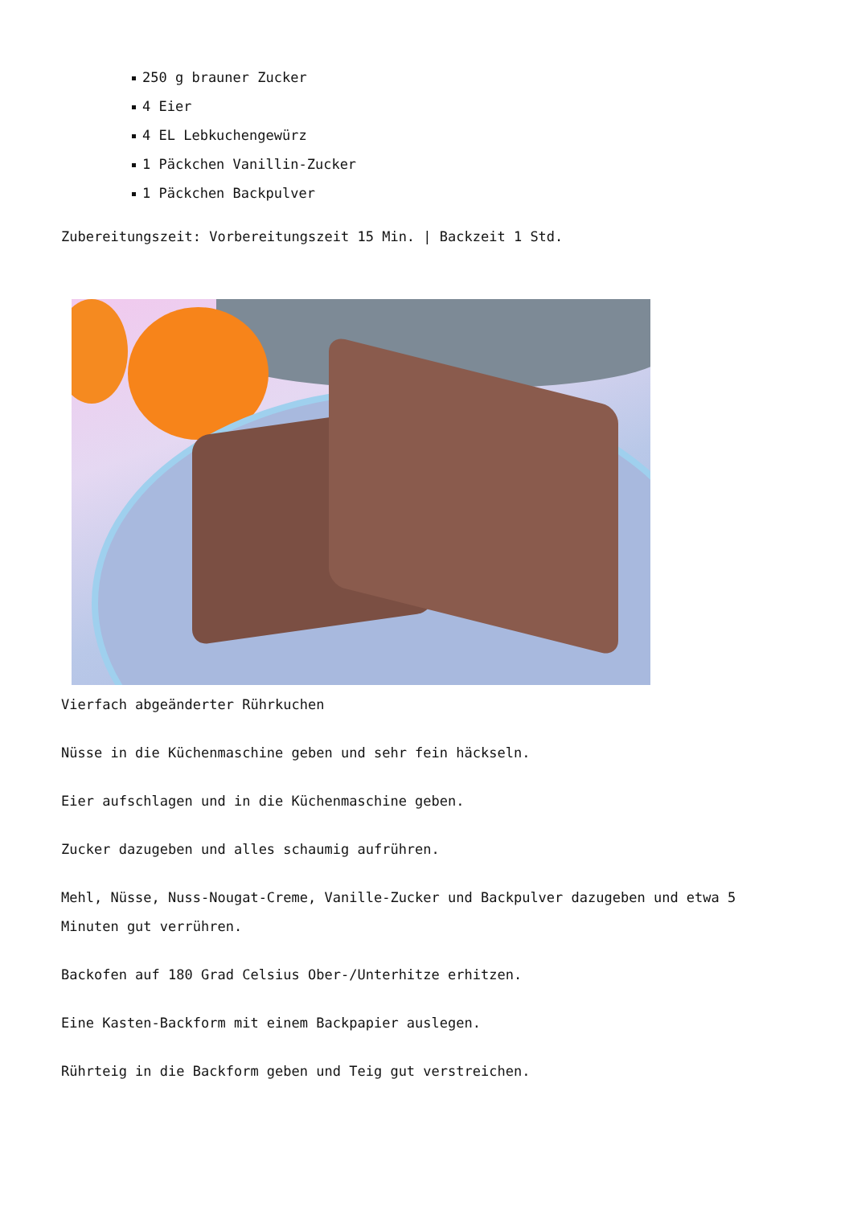250 g brauner Zucker
4 Eier
4 EL Lebkuchengewürz
1 Päckchen Vanillin-Zucker
1 Päckchen Backpulver
Zubereitungszeit: Vorbereitungszeit 15 Min. | Backzeit 1 Std.
Vierfach abgeänderter Rührkuchen
Nüsse in die Küchenmaschine geben und sehr fein häckseln.
Eier aufschlagen und in die Küchenmaschine geben.
Zucker dazugeben und alles schaumig aufrühren.
Mehl, Nüsse, Nuss-Nougat-Creme, Vanille-Zucker und Backpulver dazugeben und etwa 5 Minuten gut verrühren.
Backofen auf 180 Grad Celsius Ober-/Unterhitze erhitzen.
Eine Kasten-Backform mit einem Backpapier auslegen.
Rührteig in die Backform geben und Teig gut verstreichen.